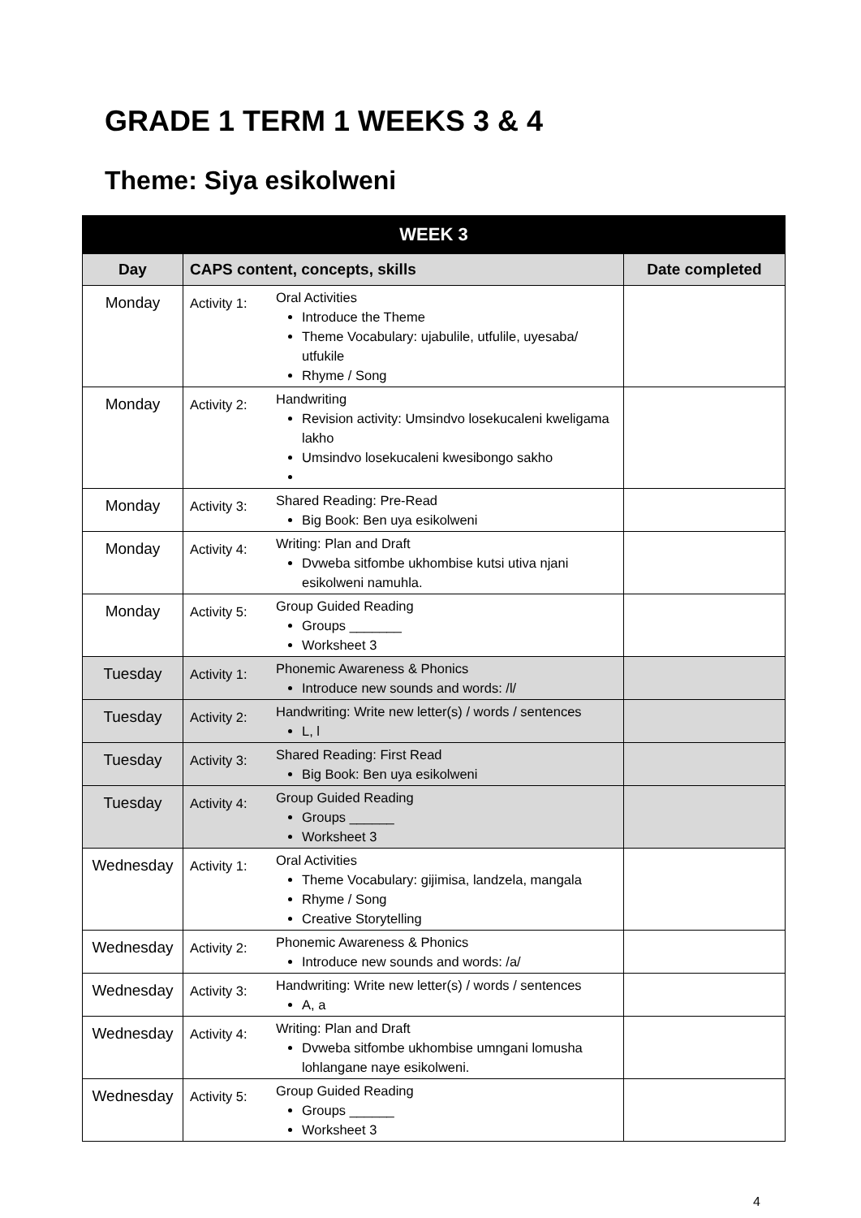GRADE 1 TERM 1 WEEKS 3 & 4
Theme: Siya esikolweni
| WEEK 3 | | | |
| --- | --- | --- | --- |
| Day | CAPS content, concepts, skills | | Date completed |
| Monday | Activity 1: | Oral Activities Introduce the Theme Theme Vocabulary: ujabulile, utfulile, uyesaba/ utfukile Rhyme / Song | |
| Monday | Activity 2: | Handwriting Revision activity: Umsindvo losekucaleni kweligama lakho Umsindvo losekucaleni kwesibongo sakho | |
| Monday | Activity 3: | Shared Reading: Pre-Read Big Book: Ben uya esikolweni | |
| Monday | Activity 4: | Writing: Plan and Draft Dvweba sitfombe ukhombise kutsi utiva njani esikolweni namuhla. | |
| Monday | Activity 5: | Group Guided Reading Groups _______ Worksheet 3 | |
| Tuesday | Activity 1: | Phonemic Awareness & Phonics Introduce new sounds and words: /l/ | |
| Tuesday | Activity 2: | Handwriting: Write new letter(s) / words / sentences L, l | |
| Tuesday | Activity 3: | Shared Reading: First Read Big Book: Ben uya esikolweni | |
| Tuesday | Activity 4: | Group Guided Reading Groups ______ Worksheet 3 | |
| Wednesday | Activity 1: | Oral Activities Theme Vocabulary: gijimisa, landzela, mangala Rhyme / Song Creative Storytelling | |
| Wednesday | Activity 2: | Phonemic Awareness & Phonics Introduce new sounds and words: /a/ | |
| Wednesday | Activity 3: | Handwriting: Write new letter(s) / words / sentences A, a | |
| Wednesday | Activity 4: | Writing: Plan and Draft Dvweba sitfombe ukhombise umngani lomusha lohlangane naye esikolweni. | |
| Wednesday | Activity 5: | Group Guided Reading Groups ______ Worksheet 3 | |
4